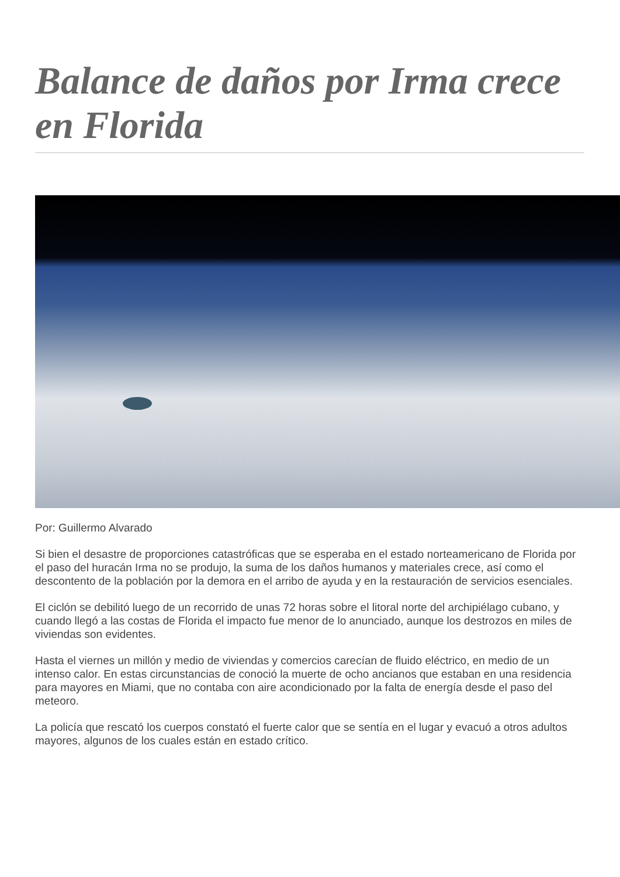Balance de daños por Irma crece en Florida
Por: Guillermo Alvarado
Si bien el desastre de proporciones catastróficas que se esperaba en el estado norteamericano de Florida por el paso del huracán Irma no se produjo, la suma de los daños humanos y materiales crece, así como el descontento de la población por la demora en el arribo de ayuda y en la restauración de servicios esenciales.
El ciclón se debilitó luego de un recorrido de unas 72 horas sobre el litoral norte del archipiélago cubano, y cuando llegó a las costas de Florida el impacto fue menor de lo anunciado, aunque los destrozos en miles de viviendas son evidentes.
Hasta el viernes un millón y medio de viviendas y comercios carecían de fluido eléctrico, en medio de un intenso calor. En estas circunstancias de conoció la muerte de ocho ancianos que estaban en una residencia para mayores en Miami, que no contaba con aire acondicionado por la falta de energía desde el paso del meteoro.
La policía que rescató los cuerpos constató el fuerte calor que se sentía en el lugar y evacuó a otros adultos mayores, algunos de los cuales están en estado crítico.